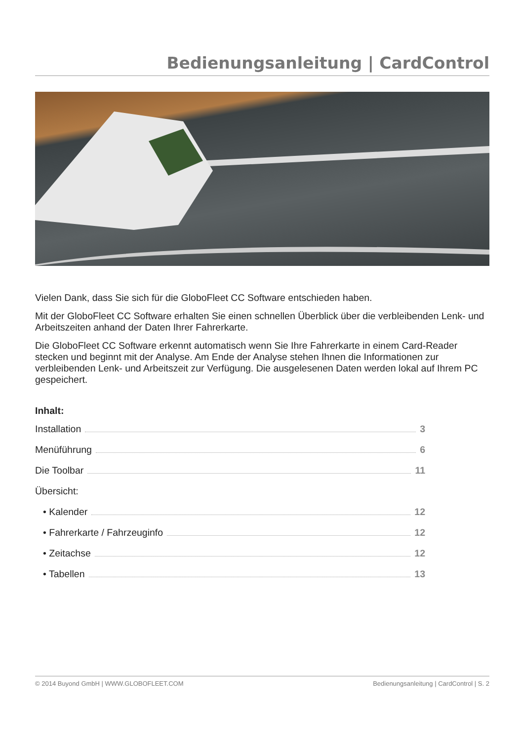Bedienungsanleitung | CardControl
Vielen Dank, dass Sie sich für die GloboFleet CC Software entschieden haben.
Mit der GloboFleet CC Software erhalten Sie einen schnellen Überblick über die verbleibenden Lenk- und Arbeitszeiten anhand der Daten Ihrer Fahrerkarte.
Die GloboFleet CC Software erkennt automatisch wenn Sie Ihre Fahrerkarte in einem Card-Reader stecken und beginnt mit der Analyse. Am Ende der Analyse stehen Ihnen die Informationen zur verbleibenden Lenk- und Arbeitszeit zur Verfügung. Die ausgelesenen Daten werden lokal auf Ihrem PC gespeichert.
Inhalt:
Installation 3
Menüführung 6
Die Toolbar 11
Übersicht:
• Kalender 12
• Fahrerkarte / Fahrzeuginfo 12
• Zeitachse 12
• Tabellen 13
© 2014 Buyond GmbH | WWW.GLOBOFLEET.COM Bedienungsanleitung | CardControl | S. 2